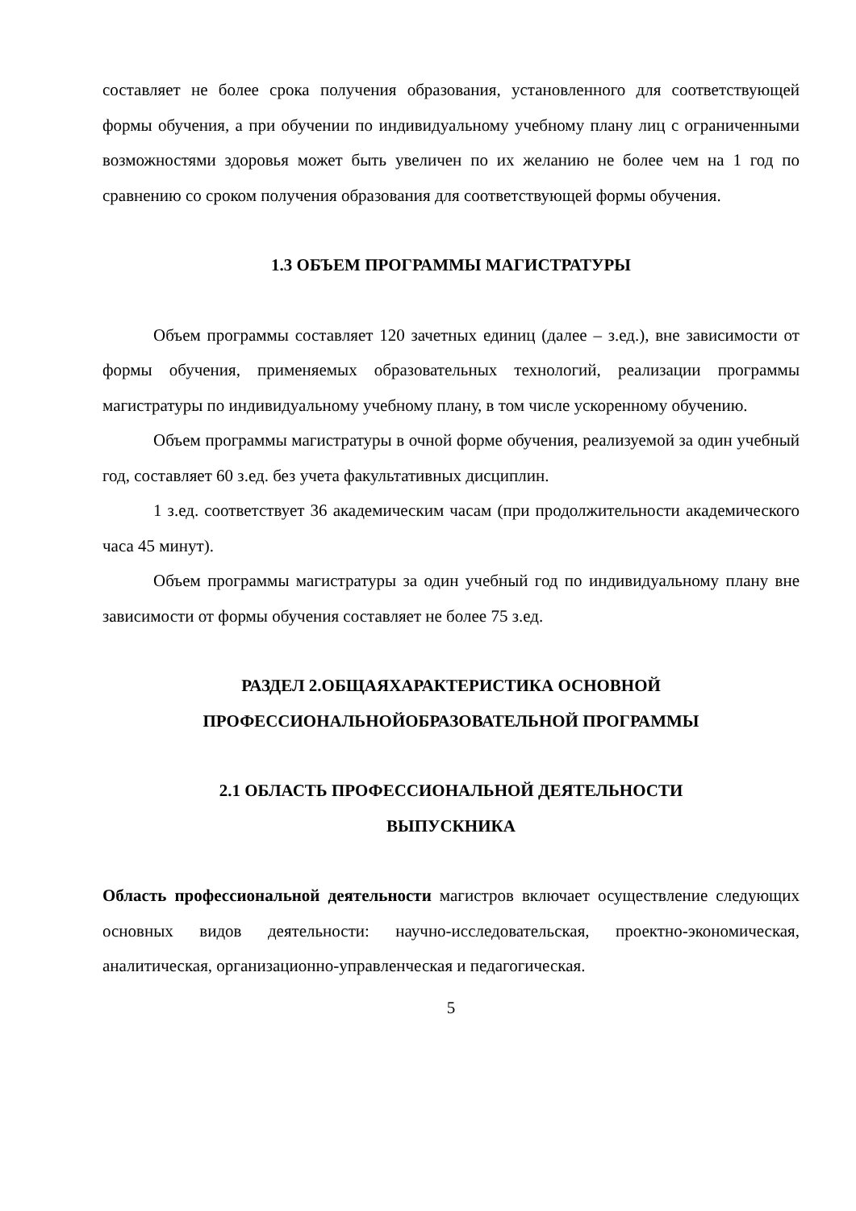составляет не более срока получения образования, установленного для соответствующей формы обучения, а при обучении по индивидуальному учебному плану лиц с ограниченными возможностями здоровья может быть увеличен по их желанию не более чем на 1 год по сравнению со сроком получения образования для соответствующей формы обучения.
1.3 ОБЪЕМ ПРОГРАММЫ МАГИСТРАТУРЫ
Объем программы составляет 120 зачетных единиц (далее – з.ед.), вне зависимости от формы обучения, применяемых образовательных технологий, реализации программы магистратуры по индивидуальному учебному плану, в том числе ускоренному обучению.
Объем программы магистратуры в очной форме обучения, реализуемой за один учебный год, составляет 60 з.ед. без учета факультативных дисциплин.
1 з.ед. соответствует 36 академическим часам (при продолжительности академического часа 45 минут).
Объем программы магистратуры за один учебный год по индивидуальному плану вне зависимости от формы обучения составляет не более 75 з.ед.
РАЗДЕЛ 2.ОБЩАЯХАРАКТЕРИСТИКА ОСНОВНОЙ
ПРОФЕССИОНАЛЬНОЙОБРАЗОВАТЕЛЬНОЙ ПРОГРАММЫ
2.1 ОБЛАСТЬ ПРОФЕССИОНАЛЬНОЙ ДЕЯТЕЛЬНОСТИ
ВЫПУСКНИКА
Область профессиональной деятельности магистров включает осуществление следующих основных видов деятельности: научно-исследовательская, проектно-экономическая, аналитическая, организационно-управленческая и педагогическая.
5